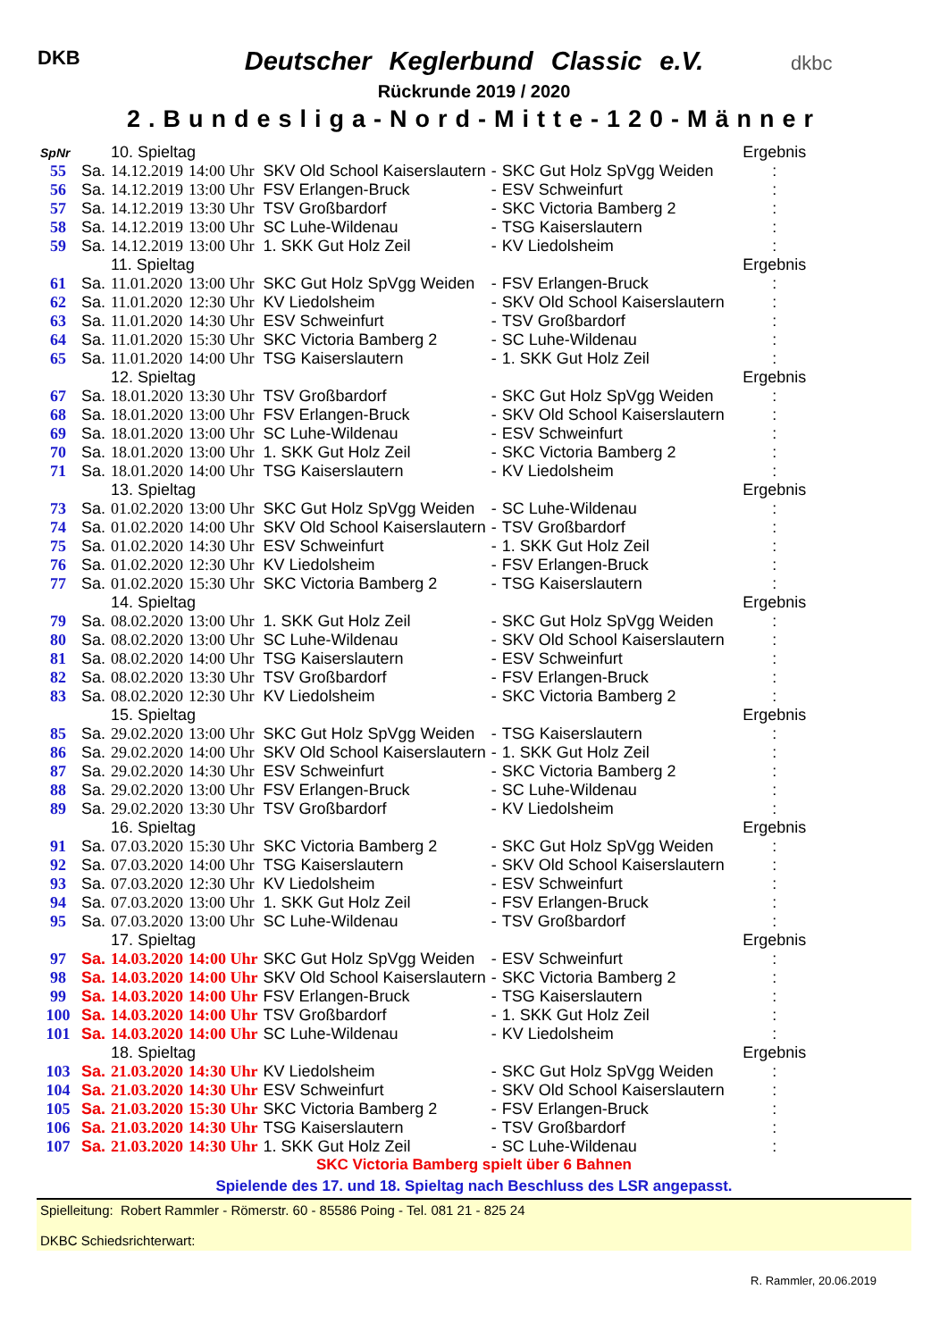DKB dkbc
Deutscher Keglerbund Classic e.V.
Rückrunde 2019 / 2020
2.Bundesliga-Nord-Mitte-120-Männer
| SpNr | | 10. Spieltag | | | | | Ergebnis |
| 55 | Sa. | 14.12.2019 | 14:00 Uhr | SKV Old School Kaiserslautern | - | SKC Gut Holz SpVgg Weiden | : |
| 56 | Sa. | 14.12.2019 | 13:00 Uhr | FSV Erlangen-Bruck | - | ESV Schweinfurt | : |
| 57 | Sa. | 14.12.2019 | 13:30 Uhr | TSV Großbardorf | - | SKC Victoria Bamberg 2 | : |
| 58 | Sa. | 14.12.2019 | 13:00 Uhr | SC Luhe-Wildenau | - | TSG Kaiserslautern | : |
| 59 | Sa. | 14.12.2019 | 13:00 Uhr | 1. SKK Gut Holz Zeil | - | KV Liedolsheim | : |
| | | 11. Spieltag | | | | | Ergebnis |
| 61 | Sa. | 11.01.2020 | 13:00 Uhr | SKC Gut Holz SpVgg Weiden | - | FSV Erlangen-Bruck | : |
| 62 | Sa. | 11.01.2020 | 12:30 Uhr | KV Liedolsheim | - | SKV Old School Kaiserslautern | : |
| 63 | Sa. | 11.01.2020 | 14:30 Uhr | ESV Schweinfurt | - | TSV Großbardorf | : |
| 64 | Sa. | 11.01.2020 | 15:30 Uhr | SKC Victoria Bamberg 2 | - | SC Luhe-Wildenau | : |
| 65 | Sa. | 11.01.2020 | 14:00 Uhr | TSG Kaiserslautern | - | 1. SKK Gut Holz Zeil | : |
| | | 12. Spieltag | | | | | Ergebnis |
| 67 | Sa. | 18.01.2020 | 13:30 Uhr | TSV Großbardorf | - | SKC Gut Holz SpVgg Weiden | : |
| 68 | Sa. | 18.01.2020 | 13:00 Uhr | FSV Erlangen-Bruck | - | SKV Old School Kaiserslautern | : |
| 69 | Sa. | 18.01.2020 | 13:00 Uhr | SC Luhe-Wildenau | - | ESV Schweinfurt | : |
| 70 | Sa. | 18.01.2020 | 13:00 Uhr | 1. SKK Gut Holz Zeil | - | SKC Victoria Bamberg 2 | : |
| 71 | Sa. | 18.01.2020 | 14:00 Uhr | TSG Kaiserslautern | - | KV Liedolsheim | : |
| | | 13. Spieltag | | | | | Ergebnis |
| 73 | Sa. | 01.02.2020 | 13:00 Uhr | SKC Gut Holz SpVgg Weiden | - | SC Luhe-Wildenau | : |
| 74 | Sa. | 01.02.2020 | 14:00 Uhr | SKV Old School Kaiserslautern | - | TSV Großbardorf | : |
| 75 | Sa. | 01.02.2020 | 14:30 Uhr | ESV Schweinfurt | - | 1. SKK Gut Holz Zeil | : |
| 76 | Sa. | 01.02.2020 | 12:30 Uhr | KV Liedolsheim | - | FSV Erlangen-Bruck | : |
| 77 | Sa. | 01.02.2020 | 15:30 Uhr | SKC Victoria Bamberg 2 | - | TSG Kaiserslautern | : |
| | | 14. Spieltag | | | | | Ergebnis |
| 79 | Sa. | 08.02.2020 | 13:00 Uhr | 1. SKK Gut Holz Zeil | - | SKC Gut Holz SpVgg Weiden | : |
| 80 | Sa. | 08.02.2020 | 13:00 Uhr | SC Luhe-Wildenau | - | SKV Old School Kaiserslautern | : |
| 81 | Sa. | 08.02.2020 | 14:00 Uhr | TSG Kaiserslautern | - | ESV Schweinfurt | : |
| 82 | Sa. | 08.02.2020 | 13:30 Uhr | TSV Großbardorf | - | FSV Erlangen-Bruck | : |
| 83 | Sa. | 08.02.2020 | 12:30 Uhr | KV Liedolsheim | - | SKC Victoria Bamberg 2 | : |
| | | 15. Spieltag | | | | | Ergebnis |
| 85 | Sa. | 29.02.2020 | 13:00 Uhr | SKC Gut Holz SpVgg Weiden | - | TSG Kaiserslautern | : |
| 86 | Sa. | 29.02.2020 | 14:00 Uhr | SKV Old School Kaiserslautern | - | 1. SKK Gut Holz Zeil | : |
| 87 | Sa. | 29.02.2020 | 14:30 Uhr | ESV Schweinfurt | - | SKC Victoria Bamberg 2 | : |
| 88 | Sa. | 29.02.2020 | 13:00 Uhr | FSV Erlangen-Bruck | - | SC Luhe-Wildenau | : |
| 89 | Sa. | 29.02.2020 | 13:30 Uhr | TSV Großbardorf | - | KV Liedolsheim | : |
| | | 16. Spieltag | | | | | Ergebnis |
| 91 | Sa. | 07.03.2020 | 15:30 Uhr | SKC Victoria Bamberg 2 | - | SKC Gut Holz SpVgg Weiden | : |
| 92 | Sa. | 07.03.2020 | 14:00 Uhr | TSG Kaiserslautern | - | SKV Old School Kaiserslautern | : |
| 93 | Sa. | 07.03.2020 | 12:30 Uhr | KV Liedolsheim | - | ESV Schweinfurt | : |
| 94 | Sa. | 07.03.2020 | 13:00 Uhr | 1. SKK Gut Holz Zeil | - | FSV Erlangen-Bruck | : |
| 95 | Sa. | 07.03.2020 | 13:00 Uhr | SC Luhe-Wildenau | - | TSV Großbardorf | : |
| | | 17. Spieltag | | | | | Ergebnis |
| 97 | Sa. | 14.03.2020 | 14:00 Uhr | SKC Gut Holz SpVgg Weiden | - | ESV Schweinfurt | : |
| 98 | Sa. | 14.03.2020 | 14:00 Uhr | SKV Old School Kaiserslautern | - | SKC Victoria Bamberg 2 | : |
| 99 | Sa. | 14.03.2020 | 14:00 Uhr | FSV Erlangen-Bruck | - | TSG Kaiserslautern | : |
| 100 | Sa. | 14.03.2020 | 14:00 Uhr | TSV Großbardorf | - | 1. SKK Gut Holz Zeil | : |
| 101 | Sa. | 14.03.2020 | 14:00 Uhr | SC Luhe-Wildenau | - | KV Liedolsheim | : |
| | | 18. Spieltag | | | | | Ergebnis |
| 103 | Sa. | 21.03.2020 | 14:30 Uhr | KV Liedolsheim | - | SKC Gut Holz SpVgg Weiden | : |
| 104 | Sa. | 21.03.2020 | 14:30 Uhr | ESV Schweinfurt | - | SKV Old School Kaiserslautern | : |
| 105 | Sa. | 21.03.2020 | 15:30 Uhr | SKC Victoria Bamberg 2 | - | FSV Erlangen-Bruck | : |
| 106 | Sa. | 21.03.2020 | 14:30 Uhr | TSG Kaiserslautern | - | TSV Großbardorf | : |
| 107 | Sa. | 21.03.2020 | 14:30 Uhr | 1. SKK Gut Holz Zeil | - | SC Luhe-Wildenau | : |
SKC Victoria Bamberg spielt über 6 Bahnen
Spielende des 17. und 18. Spieltag nach Beschluss des LSR angepasst.
Spielleitung: Robert Rammler - Römerstr. 60 - 85586 Poing - Tel. 081 21 - 825 24
DKBC Schiedsrichterwart:
R. Rammler, 20.06.2019